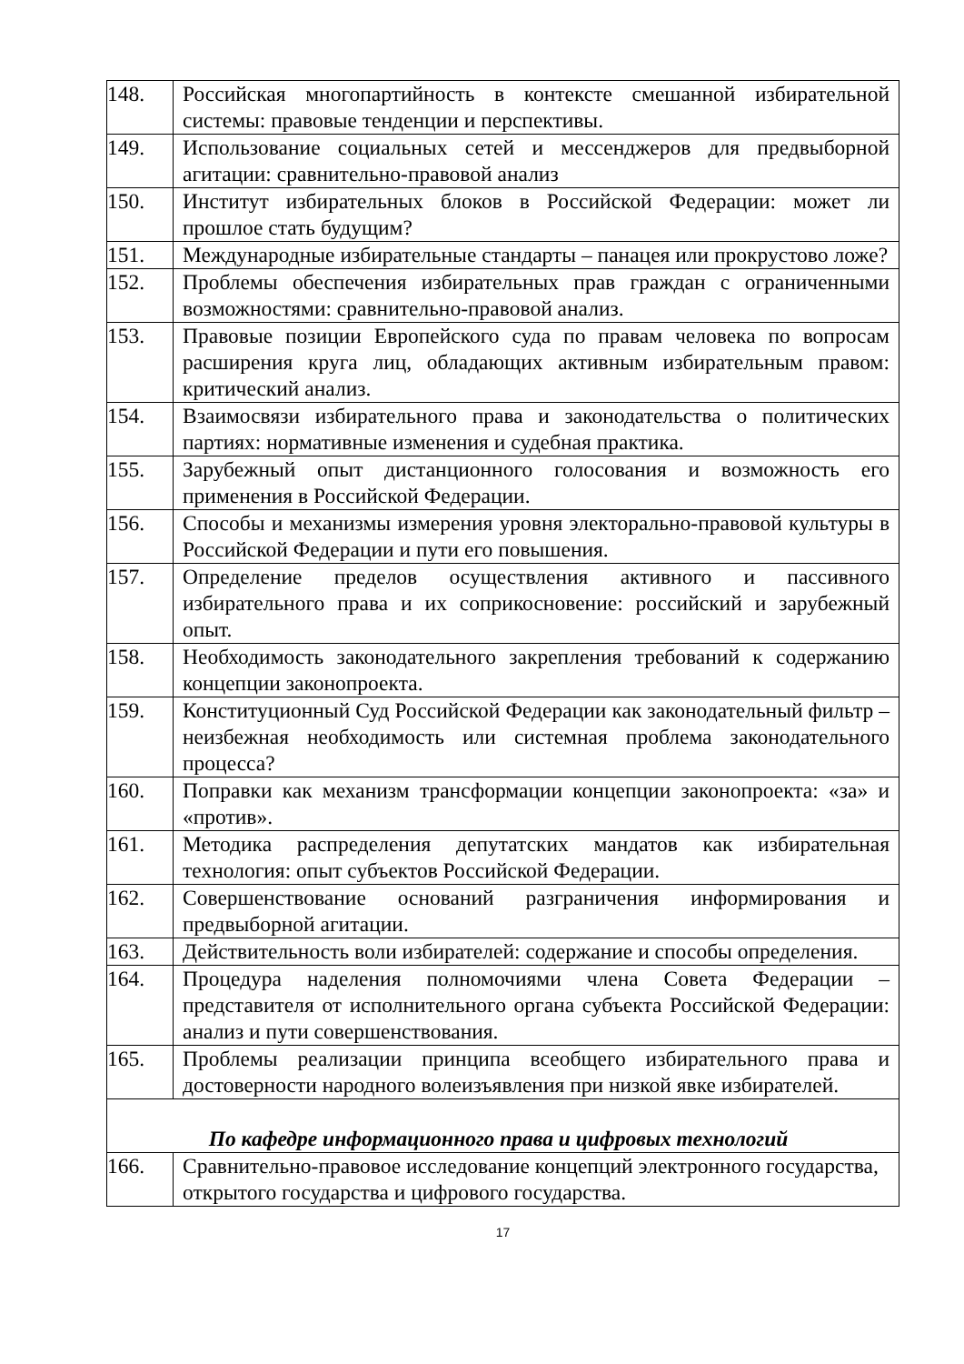| 148. | Российская многопартийность в контексте смешанной избирательной системы: правовые тенденции и перспективы. |
| 149. | Использование социальных сетей и мессенджеров для предвыборной агитации: сравнительно-правовой анализ |
| 150. | Институт избирательных блоков в Российской Федерации: может ли прошлое стать будущим? |
| 151. | Международные избирательные стандарты – панацея или прокрустово ложе? |
| 152. | Проблемы обеспечения избирательных прав граждан с ограниченными возможностями: сравнительно-правовой анализ. |
| 153. | Правовые позиции Европейского суда по правам человека по вопросам расширения круга лиц, обладающих активным избирательным правом: критический анализ. |
| 154. | Взаимосвязи избирательного права и законодательства о политических партиях: нормативные изменения и судебная практика. |
| 155. | Зарубежный опыт дистанционного голосования и возможность его применения в Российской Федерации. |
| 156. | Способы и механизмы измерения уровня электорально-правовой культуры в Российской Федерации и пути его повышения. |
| 157. | Определение пределов осуществления активного и пассивного избирательного права и их соприкосновение: российский и зарубежный опыт. |
| 158. | Необходимость законодательного закрепления требований к содержанию концепции законопроекта. |
| 159. | Конституционный Суд Российской Федерации как законодательный фильтр – неизбежная необходимость или системная проблема законодательного процесса? |
| 160. | Поправки как механизм трансформации концепции законопроекта: «за» и «против». |
| 161. | Методика распределения депутатских мандатов как избирательная технология: опыт субъектов Российской Федерации. |
| 162. | Совершенствование оснований разграничения информирования и предвыборной агитации. |
| 163. | Действительность воли избирателей: содержание и способы определения. |
| 164. | Процедура наделения полномочиями члена Совета Федерации – представителя от исполнительного органа субъекта Российской Федерации: анализ и пути совершенствования. |
| 165. | Проблемы реализации принципа всеобщего избирательного права и достоверности народного волеизъявления при низкой явке избирателей. |
| По кафедре информационного права и цифровых технологий | |
| 166. | Сравнительно-правовое исследование концепций электронного государства, открытого государства и цифрового государства. |
17